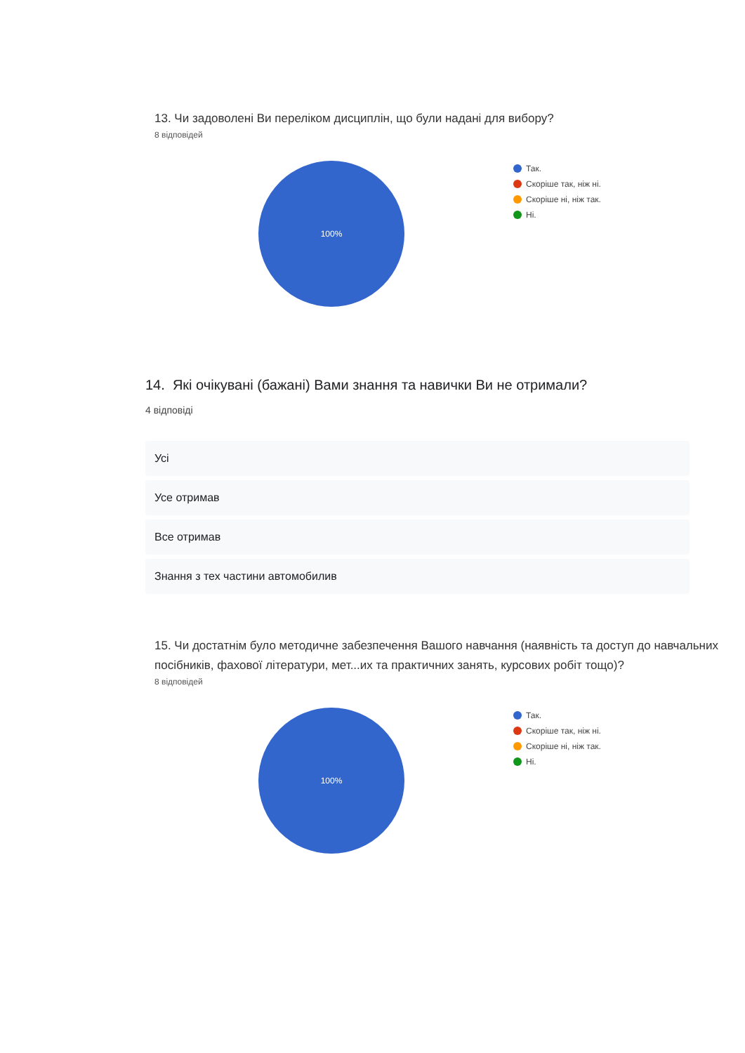13. Чи задоволені Ви переліком дисциплін, що були надані для вибору?
8 відповідей
100%
Так.
Скоріше так, ніж ні.
Скоріше ні, ніж так.
Ні.
14. Які очікувані (бажані) Вами знання та навички Ви не отримали?
4 відповіді
Усі
Усе отримав
Все отримав
Знання з тех частини автомобилив
15. Чи достатнім було методичне забезпечення Вашого навчання (наявність та доступ до навчальних посібників, фахової літератури, мет...их та практичних занять, курсових робіт тощо)?
8 відповідей
100%
Так.
Скоріше так, ніж ні.
Скоріше ні, ніж так.
Ні.